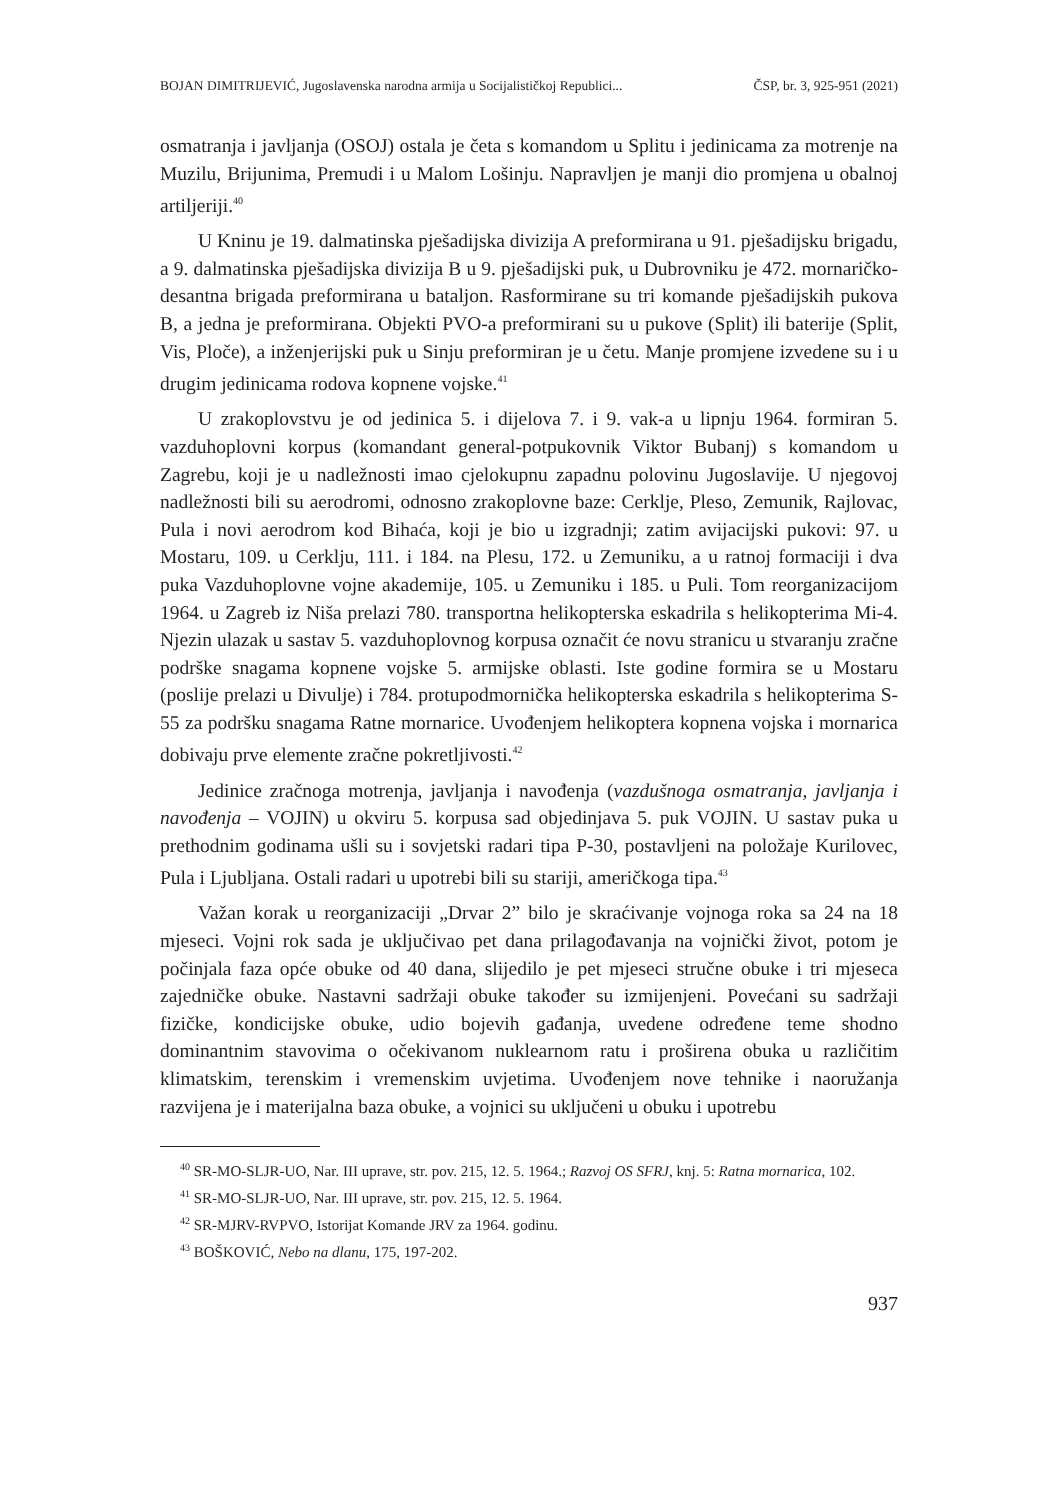BOJAN DIMITRIJEVIĆ, Jugoslavenska narodna armija u Socijalističkoj Republici... ČSP, br. 3, 925-951 (2021)
osmatranja i javljanja (OSOJ) ostala je četa s komandom u Splitu i jedinicama za motrenje na Muzilu, Brijunima, Premudi i u Malom Lošinju. Napravljen je manji dio promjena u obalnoj artiljeriji.<sup>40</sup>
U Kninu je 19. dalmatinska pješadijska divizija A preformirana u 91. pješadijsku brigadu, a 9. dalmatinska pješadijska divizija B u 9. pješadijski puk, u Dubrovniku je 472. mornaričko-desantna brigada preformirana u bataljon. Rasformirane su tri komande pješadijskih pukova B, a jedna je preformirana. Objekti PVO-a preformirani su u pukove (Split) ili baterije (Split, Vis, Ploče), a inženjerijski puk u Sinju preformiran je u četu. Manje promjene izvedene su i u drugim jedinicama rodova kopnene vojske.<sup>41</sup>
U zrakoplovstvu je od jedinica 5. i dijelova 7. i 9. vak-a u lipnju 1964. formiran 5. vazduhoplovni korpus (komandant general-potpukovnik Viktor Bubanj) s komandom u Zagrebu, koji je u nadležnosti imao cjelokupnu zapadnu polovinu Jugoslavije. U njegovoj nadležnosti bili su aerodromi, odnosno zrakoplovne baze: Cerklje, Pleso, Zemunik, Rajlovac, Pula i novi aerodrom kod Bihaća, koji je bio u izgradnji; zatim avijacijski pukovi: 97. u Mostaru, 109. u Cerklju, 111. i 184. na Plesu, 172. u Zemuniku, a u ratnoj formaciji i dva puka Vazduhoplovne vojne akademije, 105. u Zemuniku i 185. u Puli. Tom reorganizacijom 1964. u Zagreb iz Niša prelazi 780. transportna helikopterska eskadrila s helikopterima Mi-4. Njezin ulazak u sastav 5. vazduhoplovnog korpusa označit će novu stranicu u stvaranju zračne podrške snagama kopnene vojske 5. armijske oblasti. Iste godine formira se u Mostaru (poslije prelazi u Divulje) i 784. protupodmornička helikopterska eskadrila s helikopterima S-55 za podršku snagama Ratne mornarice. Uvođenjem helikoptera kopnena vojska i mornarica dobivaju prve elemente zračne pokretljivosti.<sup>42</sup>
Jedinice zračnoga motrenja, javljanja i navođenja (vazdušnoga osmatranja, javljanja i navođenja – VOJIN) u okviru 5. korpusa sad objedinjava 5. puk VOJIN. U sastav puka u prethodnim godinama ušli su i sovjetski radari tipa P-30, postavljeni na položaje Kurilovec, Pula i Ljubljana. Ostali radari u upotrebi bili su stariji, američkoga tipa.<sup>43</sup>
Važan korak u reorganizaciji „Drvar 2” bilo je skraćivanje vojnoga roka sa 24 na 18 mjeseci. Vojni rok sada je uključivao pet dana prilagođavanja na vojnički život, potom je počinjala faza opće obuke od 40 dana, slijedilo je pet mjeseci stručne obuke i tri mjeseca zajedničke obuke. Nastavni sadržaji obuke također su izmijenjeni. Povećani su sadržaji fizičke, kondicijske obuke, udio bojevih gađanja, uvedene određene teme shodno dominantnim stavovima o očekivanom nuklearnom ratu i proširena obuka u različitim klimatskim, terenskim i vremenskim uvjetima. Uvođenjem nove tehnike i naoružanja razvijena je i materijalna baza obuke, a vojnici su uključeni u obuku i upotrebu
<sup>40</sup> SR-MO-SLJR-UO, Nar. III uprave, str. pov. 215, 12. 5. 1964.; Razvoj OS SFRJ, knj. 5: Ratna mornarica, 102.
<sup>41</sup> SR-MO-SLJR-UO, Nar. III uprave, str. pov. 215, 12. 5. 1964.
<sup>42</sup> SR-MJRV-RVPVO, Istorijat Komande JRV za 1964. godinu.
<sup>43</sup> BOŠKOVIĆ, Nebo na dlanu, 175, 197-202.
937